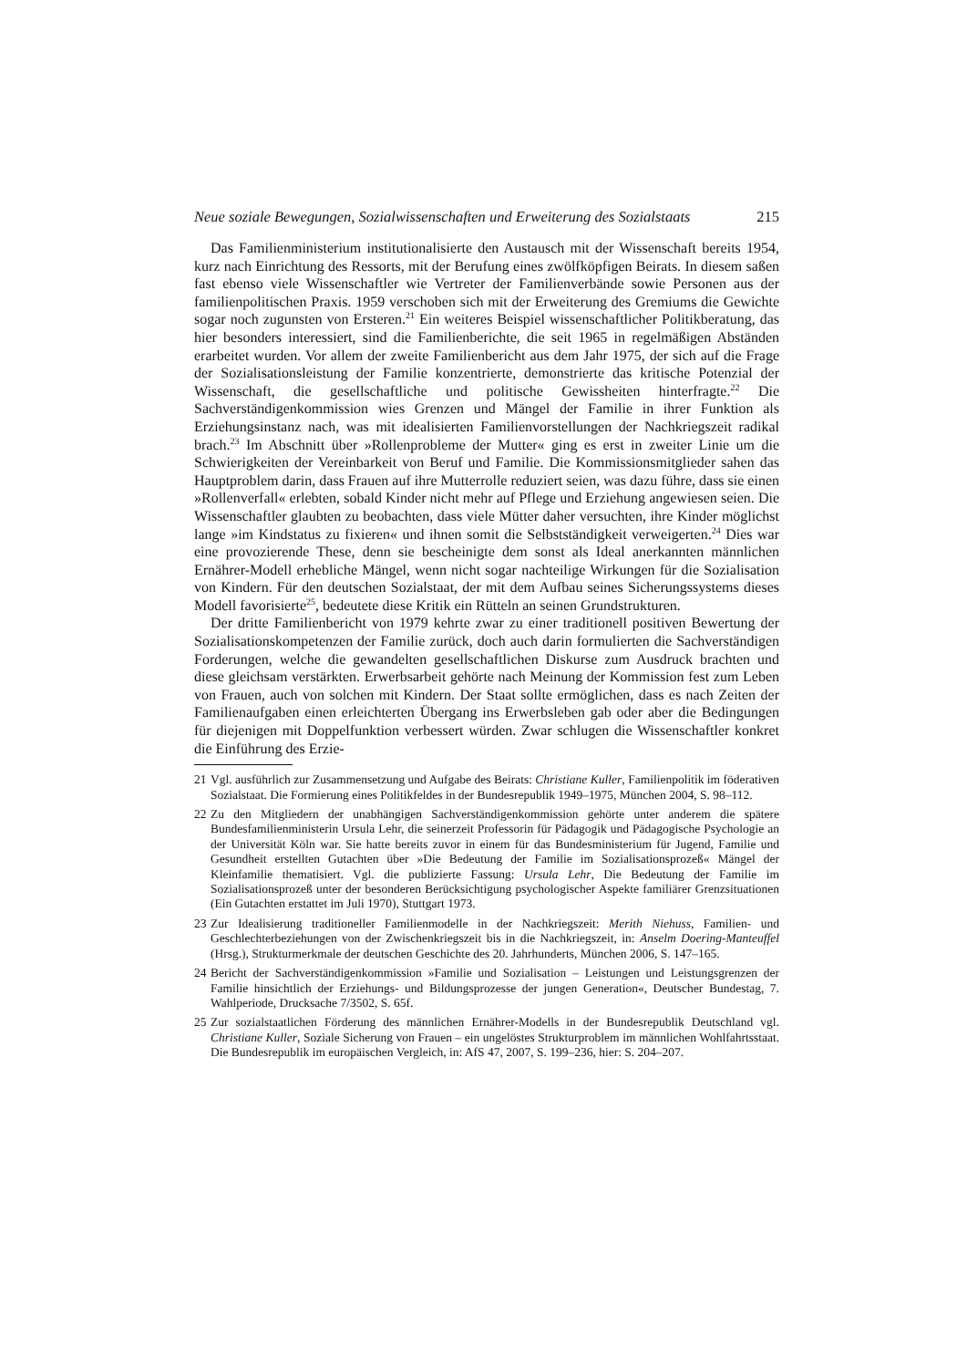Neue soziale Bewegungen, Sozialwissenschaften und Erweiterung des Sozialstaats 215
Das Familienministerium institutionalisierte den Austausch mit der Wissenschaft bereits 1954, kurz nach Einrichtung des Ressorts, mit der Berufung eines zwölfköpfigen Beirats. In diesem saßen fast ebenso viele Wissenschaftler wie Vertreter der Familienverbände sowie Personen aus der familienpolitischen Praxis. 1959 verschoben sich mit der Erweiterung des Gremiums die Gewichte sogar noch zugunsten von Ersteren.<sup>21</sup> Ein weiteres Beispiel wissenschaftlicher Politikberatung, das hier besonders interessiert, sind die Familienberichte, die seit 1965 in regelmäßigen Abständen erarbeitet wurden. Vor allem der zweite Familienbericht aus dem Jahr 1975, der sich auf die Frage der Sozialisationsleistung der Familie konzentrierte, demonstrierte das kritische Potenzial der Wissenschaft, die gesellschaftliche und politische Gewissheiten hinterfragte.<sup>22</sup> Die Sachverständigenkommission wies Grenzen und Mängel der Familie in ihrer Funktion als Erziehungsinstanz nach, was mit idealisierten Familienvorstellungen der Nachkriegszeit radikal brach.<sup>23</sup> Im Abschnitt über »Rollenprobleme der Mutter« ging es erst in zweiter Linie um die Schwierigkeiten der Vereinbarkeit von Beruf und Familie. Die Kommissionsmitglieder sahen das Hauptproblem darin, dass Frauen auf ihre Mutterrolle reduziert seien, was dazu führe, dass sie einen »Rollenverfall« erlebten, sobald Kinder nicht mehr auf Pflege und Erziehung angewiesen seien. Die Wissenschaftler glaubten zu beobachten, dass viele Mütter daher versuchten, ihre Kinder möglichst lange »im Kindstatus zu fixieren« und ihnen somit die Selbstständigkeit verweigerten.<sup>24</sup> Dies war eine provozierende These, denn sie bescheinigte dem sonst als Ideal anerkannten männlichen Ernährer-Modell erhebliche Mängel, wenn nicht sogar nachteilige Wirkungen für die Sozialisation von Kindern. Für den deutschen Sozialstaat, der mit dem Aufbau seines Sicherungssystems dieses Modell favorisierte<sup>25</sup>, bedeutete diese Kritik ein Rütteln an seinen Grundstrukturen.
Der dritte Familienbericht von 1979 kehrte zwar zu einer traditionell positiven Bewertung der Sozialisationskompetenzen der Familie zurück, doch auch darin formulierten die Sachverständigen Forderungen, welche die gewandelten gesellschaftlichen Diskurse zum Ausdruck brachten und diese gleichsam verstärkten. Erwerbsarbeit gehörte nach Meinung der Kommission fest zum Leben von Frauen, auch von solchen mit Kindern. Der Staat sollte ermöglichen, dass es nach Zeiten der Familienaufgaben einen erleichterten Übergang ins Erwerbsleben gab oder aber die Bedingungen für diejenigen mit Doppelfunktion verbessert würden. Zwar schlugen die Wissenschaftler konkret die Einführung des Erzie-
21 Vgl. ausführlich zur Zusammensetzung und Aufgabe des Beirats: Christiane Kuller, Familienpolitik im föderativen Sozialstaat. Die Formierung eines Politikfeldes in der Bundesrepublik 1949–1975, München 2004, S. 98–112.
22 Zu den Mitgliedern der unabhängigen Sachverständigenkommission gehörte unter anderem die spätere Bundesfamilienministerin Ursula Lehr, die seinerzeit Professorin für Pädagogik und Pädagogische Psychologie an der Universität Köln war. Sie hatte bereits zuvor in einem für das Bundesministerium für Jugend, Familie und Gesundheit erstellten Gutachten über »Die Bedeutung der Familie im Sozialisationsprozeß« Mängel der Kleinfamilie thematisiert. Vgl. die publizierte Fassung: Ursula Lehr, Die Bedeutung der Familie im Sozialisationsprozeß unter der besonderen Berücksichtigung psychologischer Aspekte familiärer Grenzsituationen (Ein Gutachten erstattet im Juli 1970), Stuttgart 1973.
23 Zur Idealisierung traditioneller Familienmodelle in der Nachkriegszeit: Merith Niehuss, Familien- und Geschlechterbeziehungen von der Zwischenkriegszeit bis in die Nachkriegszeit, in: Anselm Doering-Manteuffel (Hrsg.), Strukturmerkmale der deutschen Geschichte des 20. Jahrhunderts, München 2006, S. 147–165.
24 Bericht der Sachverständigenkommission »Familie und Sozialisation – Leistungen und Leistungsgrenzen der Familie hinsichtlich der Erziehungs- und Bildungsprozesse der jungen Generation«, Deutscher Bundestag, 7. Wahlperiode, Drucksache 7/3502, S. 65f.
25 Zur sozialstaatlichen Förderung des männlichen Ernährer-Modells in der Bundesrepublik Deutschland vgl. Christiane Kuller, Soziale Sicherung von Frauen – ein ungelöstes Strukturproblem im männlichen Wohlfahrtsstaat. Die Bundesrepublik im europäischen Vergleich, in: AfS 47, 2007, S. 199–236, hier: S. 204–207.